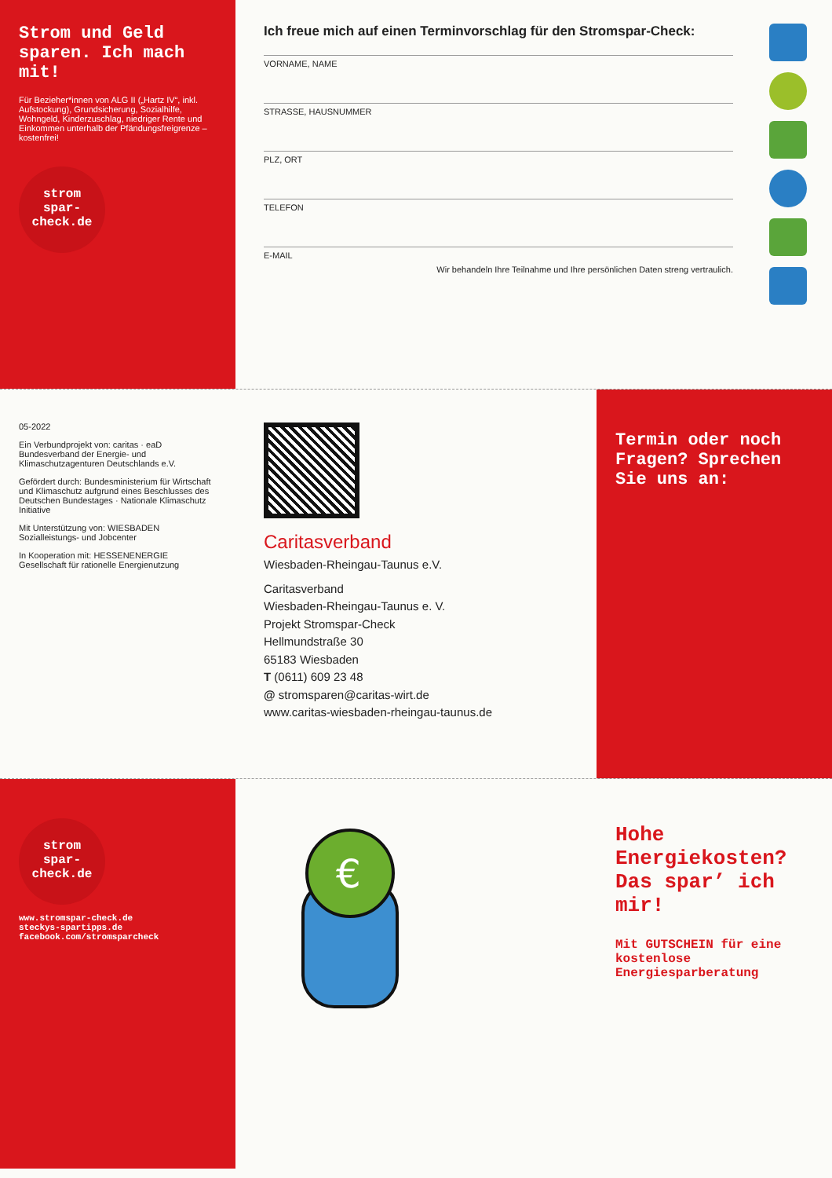Strom und Geld sparen. Ich mach mit!
Für Bezieher*innen von ALG II („Hartz IV“, inkl. Aufstockung), Grundsicherung, Sozialhilfe, Wohngeld, Kinderzuschlag, niedriger Rente und Einkommen unterhalb der Pfändungsfreigrenze – kostenfrei!
strom
spar-
check.de
Ich freue mich auf einen Terminvorschlag für den Stromspar-Check:
VORNAME, NAME
STRASSE, HAUSNUMMER
PLZ, ORT
TELEFON
E-MAIL
Wir behandeln Ihre Teilnahme und Ihre persönlichen Daten streng vertraulich.
05-2022
Ein Verbundprojekt von: caritas · eaD Bundesverband der Energie- und Klimaschutzagenturen Deutschlands e.V.
Gefördert durch: Bundesministerium für Wirtschaft und Klimaschutz aufgrund eines Beschlusses des Deutschen Bundestages · Nationale Klimaschutz Initiative
Mit Unterstützung von: WIESBADEN Sozialleistungs- und Jobcenter
In Kooperation mit: HESSENENERGIE Gesellschaft für rationelle Energienutzung
Caritasverband
Wiesbaden-Rheingau-Taunus e.V.
Caritasverband
Wiesbaden-Rheingau-Taunus e. V.
Projekt Stromspar-Check
Hellmundstraße 30
65183 Wiesbaden
T (0611) 609 23 48
@ stromsparen@caritas-wirt.de
www.caritas-wiesbaden-rheingau-taunus.de
Termin oder noch Fragen? Sprechen Sie uns an:
strom
spar-
check.de
www.stromspar-check.de
steckys-spartipps.de
facebook.com/stromsparcheck
€
Hohe Energiekosten? Das spar’ ich mir!
Mit GUTSCHEIN für eine kostenlose Energiesparberatung